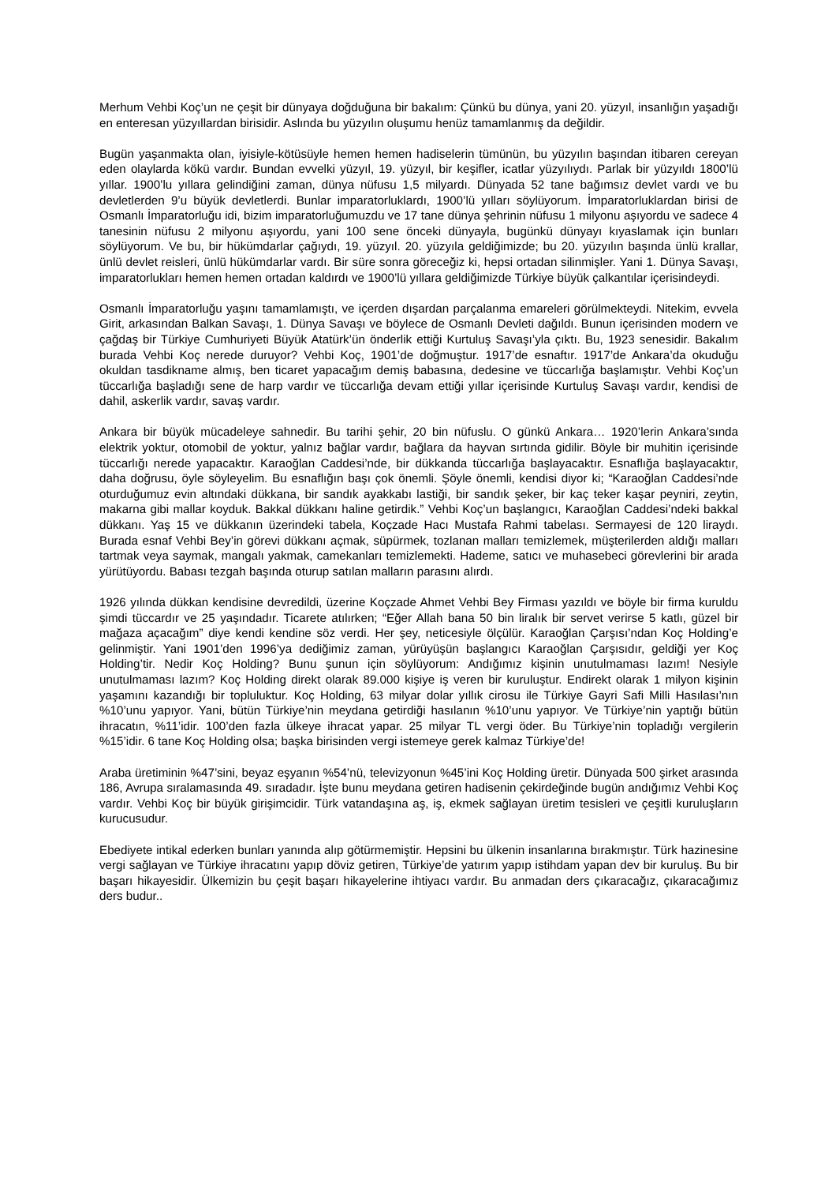Merhum Vehbi Koç’un ne çeşit bir dünyaya doğduğuna bir bakalım: Çünkü bu dünya, yani 20. yüzyıl, insanlığın yaşadığı en enteresan yüzyıllardan birisidir. Aslında bu yüzyılın oluşumu henüz tamamlanmış da değildir.
Bugün yaşanmakta olan, iyisiyle-kötüsüyle hemen hemen hadiselerin tümünün, bu yüzyılın başından itibaren cereyan eden olaylarda kökü vardır. Bundan evvelki yüzyıl, 19. yüzyıl, bir keşifler, icatlar yüzyılıydı. Parlak bir yüzyıldı 1800’lü yıllar. 1900’lu yıllara gelindiğini zaman, dünya nüfusu 1,5 milyardı. Dünyada 52 tane bağımsız devlet vardı ve bu devletlerden 9’u büyük devletlerdi. Bunlar imparatorluklardı, 1900’lü yılları söylüyorum. İmparatorluklardan birisi de Osmanlı İmparatorluğu idi, bizim imparatorluğumuzdu ve 17 tane dünya şehrinin nüfusu 1 milyonu aşıyordu ve sadece 4 tanesinin nüfusu 2 milyonu aşıyordu, yani 100 sene önceki dünyayla, bugünkü dünyayı kıyaslamak için bunları söylüyorum. Ve bu, bir hükümdarlar çağıydı, 19. yüzyıl. 20. yüzyıla geldiğimizde; bu 20. yüzyılın başında ünlü krallar, ünlü devlet reisleri, ünlü hükümdarlar vardı. Bir süre sonra göreceğiz ki, hepsi ortadan silinmişler. Yani 1. Dünya Savaşı, imparatorlukları hemen hemen ortadan kaldırdı ve 1900’lü yıllara geldiğimizde Türkiye büyük çalkantılar içerisindeydi.
Osmanlı İmparatorluğu yaşını tamamlamıştı, ve içerden dışardan parçalanma emareleri görülmekteydi. Nitekim, evvela Girit, arkasından Balkan Savaşı, 1. Dünya Savaşı ve böylece de Osmanlı Devleti dağıldı. Bunun içerisinden modern ve çağdaş bir Türkiye Cumhuriyeti Büyük Atatürk’ün önderlik ettiği Kurtuluş Savaşı’yla çıktı. Bu, 1923 senesidir. Bakalım burada Vehbi Koç nerede duruyor? Vehbi Koç, 1901’de doğmuştur. 1917’de esnaftır. 1917’de Ankara’da okuduğu okuldan tasdikname almış, ben ticaret yapacağım demiş babasına, dedesine ve tüccarlığa başlamıştır. Vehbi Koç’un tüccarlığa başladığı sene de harp vardır ve tüccarlığa devam ettiği yıllar içerisinde Kurtuluş Savaşı vardır, kendisi de dahil, askerlik vardır, savaş vardır.
Ankara bir büyük mücadeleye sahnedir. Bu tarihi şehir, 20 bin nüfuslu. O günkü Ankara… 1920’lerin Ankara’sında elektrik yoktur, otomobil de yoktur, yalnız bağlar vardır, bağlara da hayvan sırtında gidilir. Böyle bir muhitin içerisinde tüccarlığı nerede yapacaktır. Karaoğlan Caddesi’nde, bir dükkanda tüccarlığa başlayacaktır. Esnaflığa başlayacaktır, daha doğrusu, öyle söyleyelim. Bu esnaflığın başı çok önemli. Şöyle önemli, kendisi diyor ki; “Karaoğlan Caddesi’nde oturduğumuz evin altındaki dükkana, bir sandık ayakkabı lastiği, bir sandık şeker, bir kaç teker kaşar peyniri, zeytin, makarna gibi mallar koyduk. Bakkal dükkanı haline getirdik.” Vehbi Koç’un başlangıcı, Karaoğlan Caddesi’ndeki bakkal dükkanı. Yaş 15 ve dükkanın üzerindeki tabela, Koçzade Hacı Mustafa Rahmi tabelası. Sermayesi de 120 liraydı. Burada esnaf Vehbi Bey’in görevi dükkanı açmak, süpürmek, tozlanan malları temizlemek, müşterilerden aldığı malları tartmak veya saymak, mangalı yakmak, camekanları temizlemekti. Hademe, satıcı ve muhasebeci görevlerini bir arada yürütüyordu. Babası tezgah başında oturup satılan malların parasını alırdı.
1926 yılında dükkan kendisine devredildi, üzerine Koçzade Ahmet Vehbi Bey Firması yazıldı ve böyle bir firma kuruldu şimdi tüccardır ve 25 yaşındadır. Ticarete atılırken; “Eğer Allah bana 50 bin liralık bir servet verirse 5 katlı, güzel bir mağaza açacağım” diye kendi kendine söz verdi. Her şey, neticesiyle ölçülür. Karaoğlan Çarşısı’ndan Koç Holding’e gelinmiştir. Yani 1901’den 1996’ya dediğimiz zaman, yürüyüşün başlangıcı Karaoğlan Çarşısıdır, geldiği yer Koç Holding’tir. Nedir Koç Holding? Bunu şunun için söylüyorum: Andığımız kişinin unutulmaması lazım! Nesiyle unutulmaması lazım? Koç Holding direkt olarak 89.000 kişiye iş veren bir kuruluştur. Endirekt olarak 1 milyon kişinin yaşamını kazandığı bir topluluktur. Koç Holding, 63 milyar dolar yıllık cirosu ile Türkiye Gayri Safi Milli Hasılası’nın %10’unu yapıyor. Yani, bütün Türkiye’nin meydana getirdiği hasılanın %10’unu yapıyor. Ve Türkiye’nin yaptığı bütün ihracatın, %11’idir. 100’den fazla ülkeye ihracat yapar. 25 milyar TL vergi öder. Bu Türkiye’nin topladığı vergilerin %15’idir. 6 tane Koç Holding olsa; başka birisinden vergi istemeye gerek kalmaz Türkiye’de!
Araba üretiminin %47’sini, beyaz eşyanın %54’nü, televizyonun %45’ini Koç Holding üretir. Dünyada 500 şirket arasında 186, Avrupa sıralamasında 49. sıradadır. İşte bunu meydana getiren hadisenin çekirdeğinde bugün andığımız Vehbi Koç vardır. Vehbi Koç bir büyük girişimcidir. Türk vatandaşına aş, iş, ekmek sağlayan üretim tesisleri ve çeşitli kuruluşların kurucusudur.
Ebediyete intikal ederken bunları yanında alıp götürmemiştir. Hepsini bu ülkenin insanlarına bırakmıştır. Türk hazinesine vergi sağlayan ve Türkiye ihracatını yapıp döviz getiren, Türkiye’de yatırım yapıp istihdam yapan dev bir kuruluş. Bu bir başarı hikayesidir. Ülkemizin bu çeşit başarı hikayelerine ihtiyacı vardır. Bu anmadan ders çıkaracağız, çıkaracağımız ders budur..